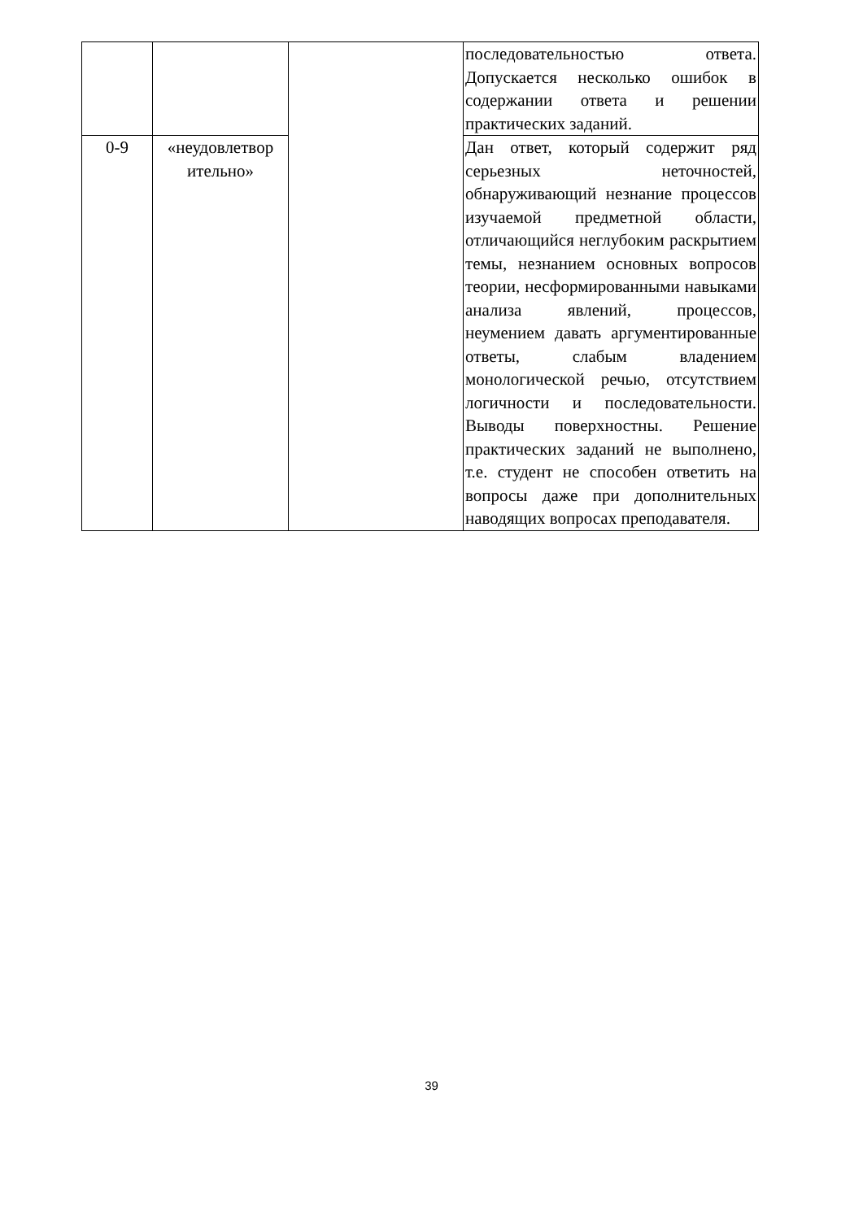| | | | последовательностью ответа. Допускается несколько ошибок в содержании ответа и решении практических заданий. |
| 0-9 | «неудовлетвор ительно» | | Дан ответ, который содержит ряд серьезных неточностей, обнаруживающий незнание процессов изучаемой предметной области, отличающийся неглубоким раскрытием темы, незнанием основных вопросов теории, несформированными навыками анализа явлений, процессов, неумением давать аргументированные ответы, слабым владением монологической речью, отсутствием логичности и последовательности. Выводы поверхностны. Решение практических заданий не выполнено, т.е. студент не способен ответить на вопросы даже при дополнительных наводящих вопросах преподавателя. |
39